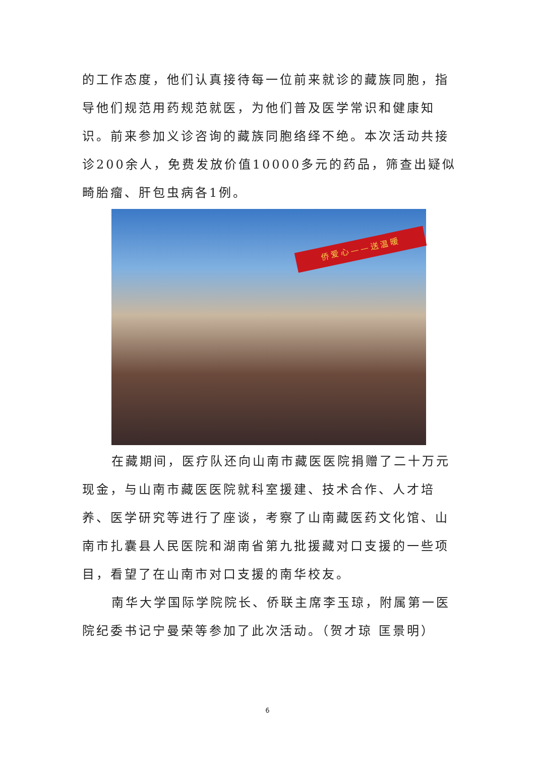的工作态度，他们认真接待每一位前来就诊的藏族同胞，指导他们规范用药规范就医，为他们普及医学常识和健康知识。前来参加义诊咨询的藏族同胞络绎不绝。本次活动共接诊200余人，免费发放价值10000多元的药品，筛查出疑似畸胎瘤、肝包虫病各1例。
侨爱心——送温暖
在藏期间，医疗队还向山南市藏医医院捐赠了二十万元现金，与山南市藏医医院就科室援建、技术合作、人才培养、医学研究等进行了座谈，考察了山南藏医药文化馆、山南市扎囊县人民医院和湖南省第九批援藏对口支援的一些项目，看望了在山南市对口支援的南华校友。
南华大学国际学院院长、侨联主席李玉琼，附属第一医院纪委书记宁曼荣等参加了此次活动。（贺才琼 匡景明）
6